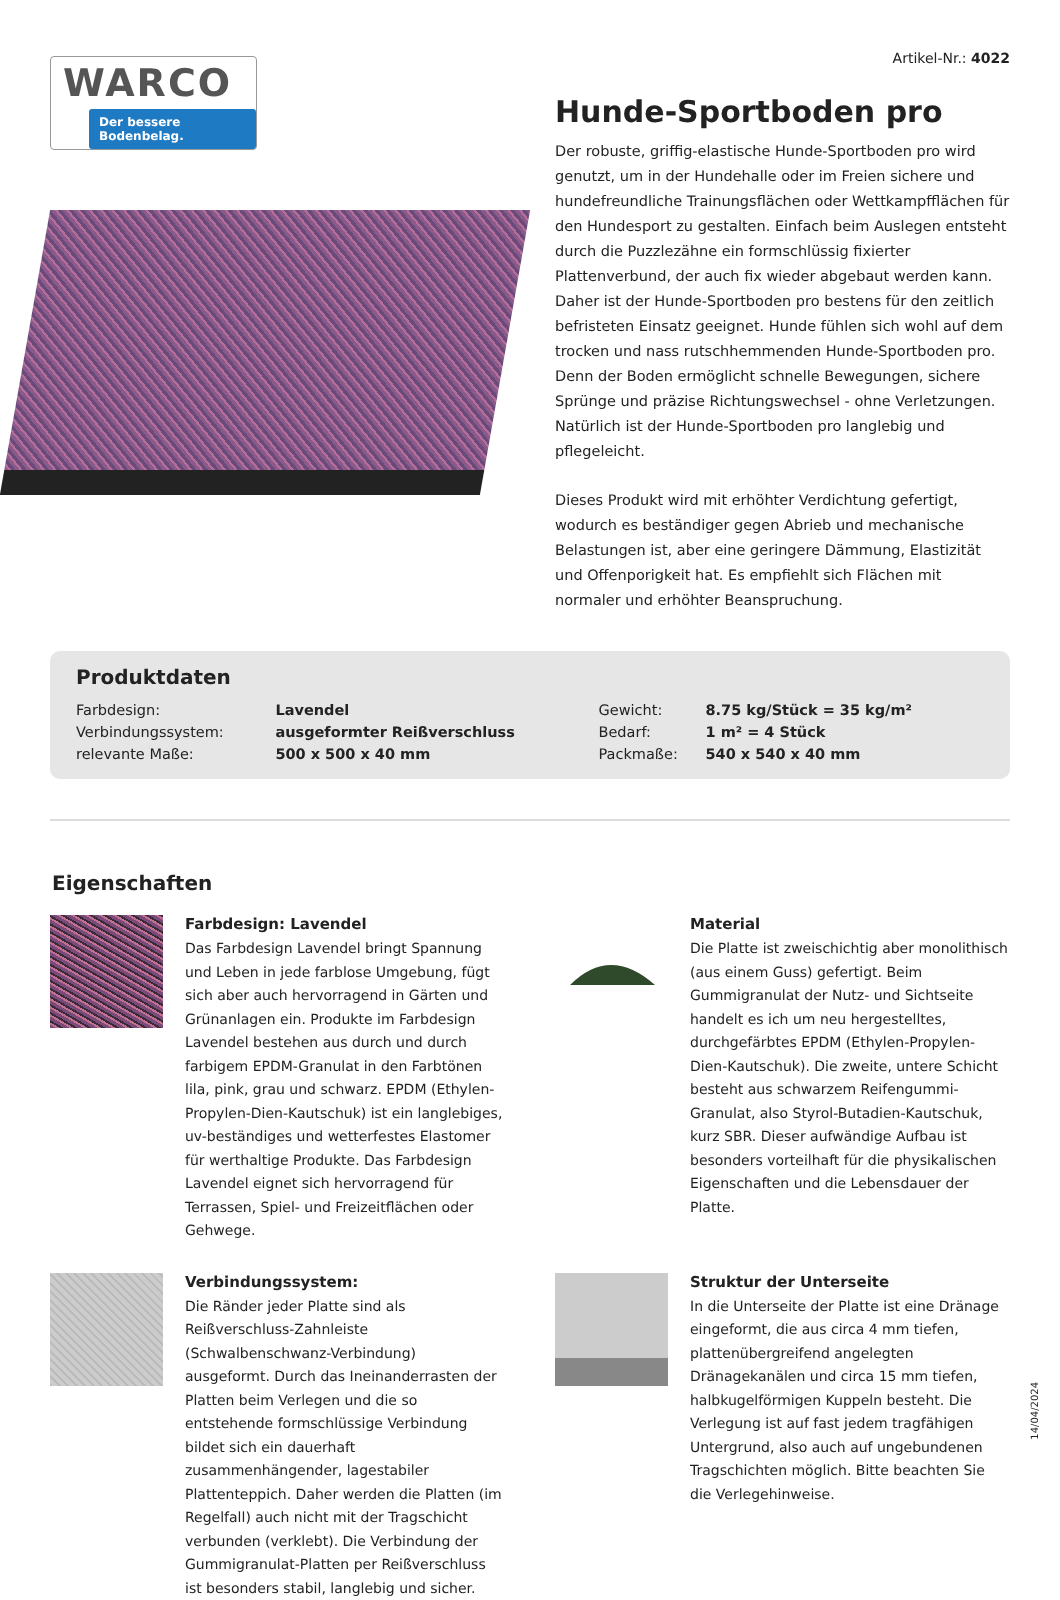WARCO
Der bessere Bodenbelag.
Artikel-Nr.: 4022
Hunde-Sportboden pro
Der robuste, griffig-elastische Hunde-Sportboden pro wird genutzt, um in der Hundehalle oder im Freien sichere und hundefreundliche Trainungsflächen oder Wettkampfflächen für den Hundesport zu gestalten. Einfach beim Auslegen entsteht durch die Puzzlezähne ein formschlüssig fixierter Plattenverbund, der auch fix wieder abgebaut werden kann. Daher ist der Hunde-Sportboden pro bestens für den zeitlich befristeten Einsatz geeignet. Hunde fühlen sich wohl auf dem trocken und nass rutschhemmenden Hunde-Sportboden pro. Denn der Boden ermöglicht schnelle Bewegungen, sichere Sprünge und präzise Richtungswechsel - ohne Verletzungen. Natürlich ist der Hunde-Sportboden pro langlebig und pflegeleicht.
Dieses Produkt wird mit erhöhter Verdichtung gefertigt, wodurch es beständiger gegen Abrieb und mechanische Belastungen ist, aber eine geringere Dämmung, Elastizität und Offenporigkeit hat. Es empfiehlt sich Flächen mit normaler und erhöhter Beanspruchung.
Produktdaten
| Farbdesign: | Lavendel | Gewicht: | 8.75 kg/Stück = 35 kg/m² |
| Verbindungssystem: | ausgeformter Reißverschluss | Bedarf: | 1 m² = 4 Stück |
| relevante Maße: | 500 x 500 x 40 mm | Packmaße: | 540 x 540 x 40 mm |
Eigenschaften
Farbdesign: Lavendel
Das Farbdesign Lavendel bringt Spannung und Leben in jede farblose Umgebung, fügt sich aber auch hervorragend in Gärten und Grünanlagen ein. Produkte im Farbdesign Lavendel bestehen aus durch und durch farbigem EPDM-Granulat in den Farbtönen lila, pink, grau und schwarz. EPDM (Ethylen-Propylen-Dien-Kautschuk) ist ein langlebiges, uv-beständiges und wetterfestes Elastomer für werthaltige Produkte. Das Farbdesign Lavendel eignet sich hervorragend für Terrassen, Spiel- und Freizeitflächen oder Gehwege.
Material
Die Platte ist zweischichtig aber monolithisch (aus einem Guss) gefertigt. Beim Gummigranulat der Nutz- und Sichtseite handelt es ich um neu hergestelltes, durchgefärbtes EPDM (Ethylen-Propylen-Dien-Kautschuk). Die zweite, untere Schicht besteht aus schwarzem Reifengummi-Granulat, also Styrol-Butadien-Kautschuk, kurz SBR. Dieser aufwändige Aufbau ist besonders vorteilhaft für die physikalischen Eigenschaften und die Lebensdauer der Platte.
Verbindungssystem:
Die Ränder jeder Platte sind als Reißverschluss-Zahnleiste (Schwalbenschwanz-Verbindung) ausgeformt. Durch das Ineinanderrasten der Platten beim Verlegen und die so entstehende formschlüssige Verbindung bildet sich ein dauerhaft zusammenhängender, lagestabiler Plattenteppich. Daher werden die Platten (im Regelfall) auch nicht mit der Tragschicht verbunden (verklebt). Die Verbindung der Gummigranulat-Platten per Reißverschluss ist besonders stabil, langlebig und sicher.
Struktur der Unterseite
In die Unterseite der Platte ist eine Dränage eingeformt, die aus circa 4 mm tiefen, plattenübergreifend angelegten Dränagekanälen und circa 15 mm tiefen, halbkugelförmigen Kuppeln besteht. Die Verlegung ist auf fast jedem tragfähigen Untergrund, also auch auf ungebundenen Tragschichten möglich. Bitte beachten Sie die Verlegehinweise.
14/04/2024